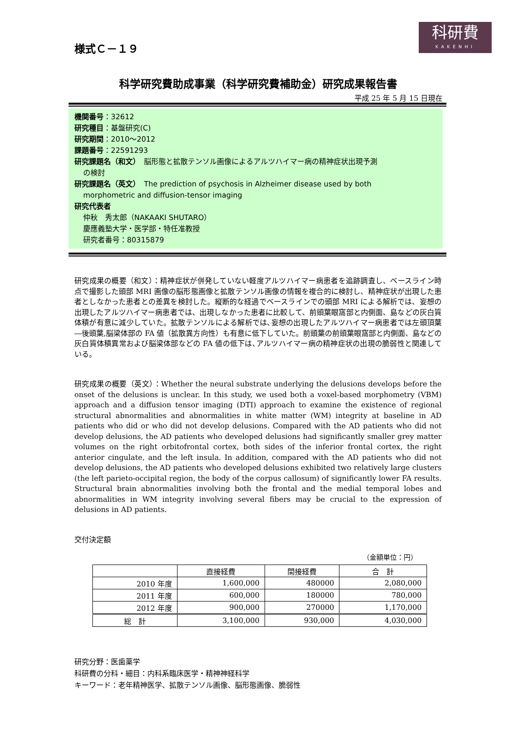科研費
KAKENHI
様式Ｃ－１９
科学研究費助成事業（科学研究費補助金）研究成果報告書
平成 25 年 5 月 15 日現在
機関番号：32612
研究種目：基盤研究(C)
研究期間：2010～2012
課題番号：22591293
研究課題名（和文）　脳形態と拡散テンソル画像によるアルツハイマー病の精神症状出現予測
の検討
研究課題名（英文）　The prediction of psychosis in Alzheimer disease used by both
morphometric and diffusion-tensor imaging
研究代表者
仲秋　秀太郎（NAKAAKI SHUTARO）
慶應義塾大学・医学部・特任准教授
研究者番号：80315879
研究成果の概要（和文）：精神症状が併発していない軽度アルツハイマー病患者を追跡調査し、ベースライン時点で撮影した頭部 MRI 画像の脳形態画像と拡散テンソル画像の情報を複合的に検討し、精神症状が出現した患者としなかった患者との差異を検討した。縦断的な経過でベースラインでの頭部 MRI による解析では、妄想の出現したアルツハイマー病患者では、出現しなかった患者に比較して、前頭葉眼窩部と内側面、島などの灰白質体積が有意に減少していた。拡散テンソルによる解析では､妄想の出現したアルツハイマー病患者では左頭頂葉―後頭葉,脳梁体部の FA 値（拡散異方向性）も有意に低下していた。前頭葉の前頭葉眼窩部と内側面、島などの灰白質体積異常および脳梁体部などの FA 値の低下は､アルツハイマー病の精神症状の出現の脆弱性と関連している。
研究成果の概要（英文）：Whether the neural substrate underlying the delusions develops before the onset of the delusions is unclear. In this study, we used both a voxel-based morphometry (VBM) approach and a diffusion tensor imaging (DTI) approach to examine the existence of regional structural abnormalities and abnormalities in white matter (WM) integrity at baseline in AD patients who did or who did not develop delusions. Compared with the AD patients who did not develop delusions, the AD patients who developed delusions had significantly smaller grey matter volumes on the right orbitofrontal cortex, both sides of the inferior frontal cortex, the right anterior cingulate, and the left insula. In addition, compared with the AD patients who did not develop delusions, the AD patients who developed delusions exhibited two relatively large clusters (the left parieto-occipital region, the body of the corpus callosum) of significantly lower FA results. Structural brain abnormalities involving both the frontal and the medial temporal lobes and abnormalities in WM integrity involving several fibers may be crucial to the expression of delusions in AD patients.
交付決定額
（金額単位：円）
| | 直接経費 | 間接経費 | 合 計 |
| --- | --- | --- | --- |
| 2010 年度 | 1,600,000 | 480000 | 2,080,000 |
| 2011 年度 | 600,000 | 180000 | 780,000 |
| 2012 年度 | 900,000 | 270000 | 1,170,000 |
| 総 計 | 3,100,000 | 930,000 | 4,030,000 |
研究分野：医歯薬学
科研費の分科・細目：内科系臨床医学・精神神経科学
キーワード：老年精神医学、拡散テンソル画像、脳形態画像、脆弱性